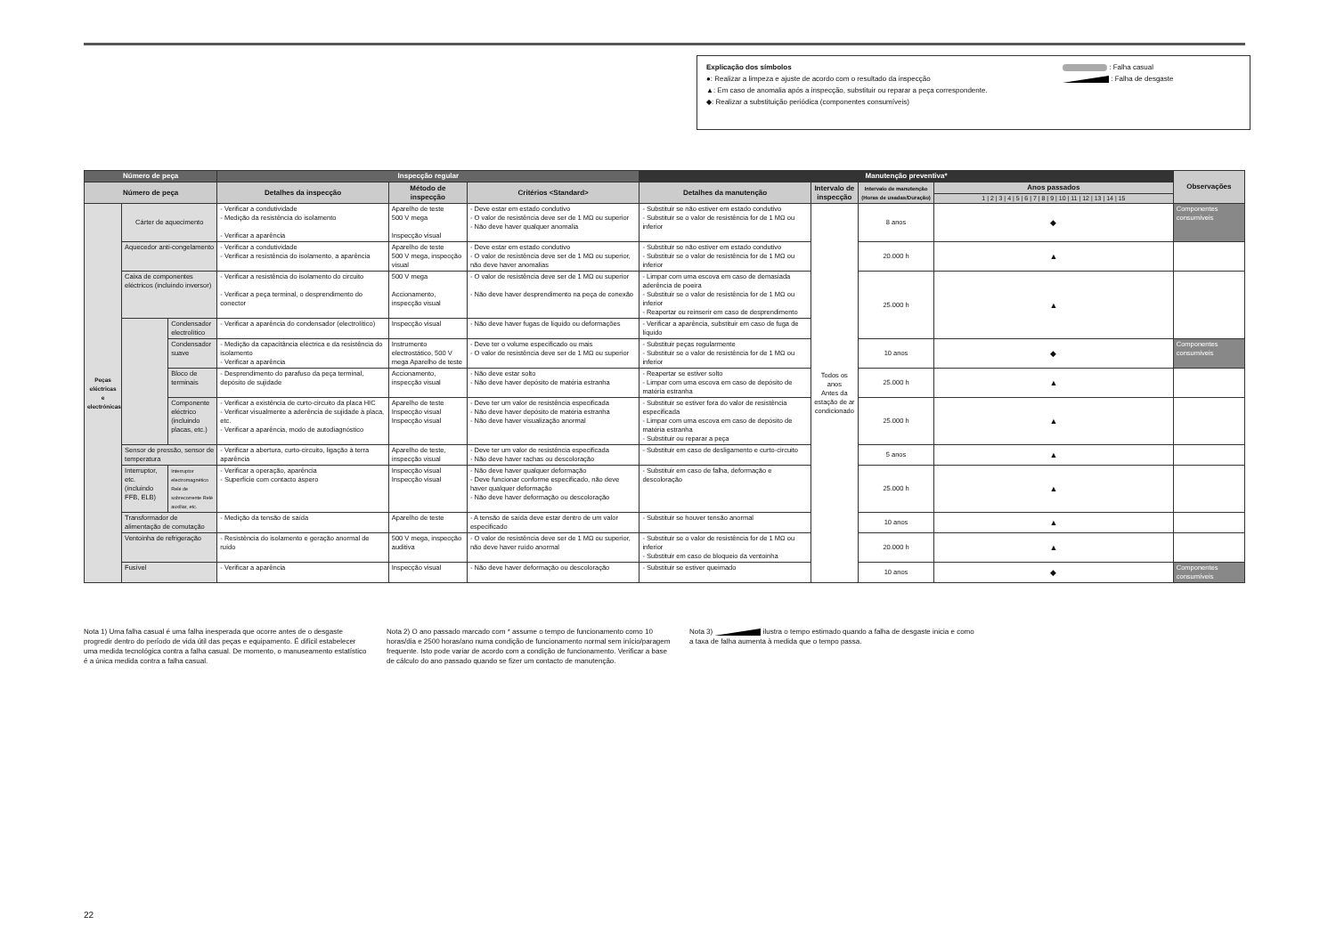: Falha casual
: Falha de desgaste
Explicação dos símbolos
●: Realizar a limpeza e ajuste de acordo com o resultado da inspecção
▲: Em caso de anomalia após a inspecção, substituir ou reparar a peça correspondente.
◆: Realizar a substituição periódica (componentes consumíveis)
| Número de peça | | | Inspecção regular | | | Manutenção preventiva* | | | | Observações |
| --- | --- | --- | --- | --- | --- | --- | --- | --- | --- | --- |
| Número de peça | | | Detalhes da inspecção | Método de inspecção | Critérios <Standard> | Detalhes da manutenção | Intervalo de inspecção | Intervalo de manutenção (Horas de usadas/Duração) | Anos passados | |
| | | | | | | | | | 1 / 2 / 3 / 4 / 5 / 6 / 7 / 8 / 9 / 10 / 11 / 12 / 13 / 14 / 15 | |
| Peças eléctricas e electrónicas | Cárter de aquecimento | | - Verificar a condutividade - Medição da resistência do isolamento - Verificar a aparência | Aparelho de teste 500 V mega Inspecção visual | - Deve estar em estado condutivo - O valor de resistência deve ser de 1 MΩ ou superior - Não deve haver qualquer anomalia | - Substituir se não estiver em estado condutivo - Substituir se o valor de resistência for de 1 MΩ ou inferior | Todos os anos Antes da estação de ar condicionado | 8 anos | ◆ | Componentes consumíveis |
| | Aquecedor anti-congelamento | | - Verificar a condutividade - Verificar a resistência do isolamento, a aparência | Aparelho de teste 500 V mega, inspecção visual | - Deve estar em estado condutivo - O valor de resistência deve ser de 1 MΩ ou superior, não deve haver anomalias | - Substituir se não estiver em estado condutivo - Substituir se o valor de resistência for de 1 MΩ ou inferior | | 20.000 h | ▲ | |
| | Caixa de componentes eléctricos (incluindo inversor) | | - Verificar a resistência do isolamento do circuito - Verificar a peça terminal, o desprendimento do conector | 500 V mega Accionamento, inspecção visual | - O valor de resistência deve ser de 1 MΩ ou superior - Não deve haver desprendimento na peça de conexão | - Limpar com uma escova em caso de demasiada aderência de poeira - Substituir se o valor de resistência for de 1 MΩ ou inferior - Reapertar ou reinserir em caso de desprendimento | | 25.000 h | ▲ | |
| | | Condensador electrolítico | - Verificar a aparência do condensador (electrolítico) | Inspecção visual | - Não deve haver fugas de líquido ou deformações | - Verificar a aparência, substituir em caso de fuga de líquido | | | | |
| | | Condensador suave | - Medição da capacitância eléctrica e da resistência do isolamento - Verificar a aparência | Instrumento electrostático, 500 V mega Aparelho de teste | - Deve ter o volume especificado ou mais - O valor de resistência deve ser de 1 MΩ ou superior | - Substituir peças regularmente - Substituir se o valor de resistência for de 1 MΩ ou inferior | | 10 anos | ◆ | Componentes consumíveis |
| | | Bloco de terminais | - Desprendimento do parafuso da peça terminal, depósito de sujidade | Accionamento, inspecção visual | - Não deve estar solto - Não deve haver depósito de matéria estranha | - Reapertar se estiver solto - Limpar com uma escova em caso de depósito de matéria estranha | | 25.000 h | ▲ | |
| | | Componente eléctrico (incluindo placas, etc.) | - Verificar a existência de curto-circuito da placa HIC - Verificar visualmente a aderência de sujidade à placa, etc. - Verificar a aparência, modo de autodiagnóstico | Aparelho de teste Inspecção visual Inspecção visual | - Deve ter um valor de resistência especificada - Não deve haver depósito de matéria estranha - Não deve haver visualização anormal | - Substituir se estiver fora do valor de resistência especificada - Limpar com uma escova em caso de depósito de matéria estranha - Substituir ou reparar a peça | | 25.000 h | ▲ | |
| | Sensor de pressão, sensor de temperatura | | - Verificar a abertura, curto-circuito, ligação à terra aparência | Aparelho de teste, inspecção visual | - Deve ter um valor de resistência especificada - Não deve haver rachas ou descoloração | - Substituir em caso de desligamento e curto-circuito | | 5 anos | ▲ | |
| | Interruptor, etc. (incluindo FFB, ELB) | Interruptor electromagnético Relé de sobrecorrente Relé auxiliar, etc. | - Verificar a operação, aparência - Superfície com contacto áspero | Inspecção visual Inspecção visual | - Não deve haver qualquer deformação - Deve funcionar conforme especificado, não deve haver qualquer deformação - Não deve haver deformação ou descoloração | - Substituir em caso de falha, deformação e descoloração | | 25.000 h | ▲ | |
| | Transformador de alimentação de comutação | | - Medição da tensão de saída | Aparelho de teste | - A tensão de saída deve estar dentro de um valor especificado | - Substituir se houver tensão anormal | | 10 anos | ▲ | |
| | Ventoinha de refrigeração | | - Resistência do isolamento e geração anormal de ruído | 500 V mega, inspecção auditiva | - O valor de resistência deve ser de 1 MΩ ou superior, não deve haver ruído anormal | - Substituir se o valor de resistência for de 1 MΩ ou inferior - Substituir em caso de bloqueio da ventoinha | | 20.000 h | ▲ | |
| | Fusível | | - Verificar a aparência | Inspecção visual | - Não deve haver deformação ou descoloração | - Substituir se estiver queimado | | 10 anos | ◆ | Componentes consumíveis |
Nota 1) Uma falha casual é uma falha inesperada que ocorre antes de o desgaste progredir dentro do período de vida útil das peças e equipamento. É difícil estabelecer uma medida tecnológica contra a falha casual. De momento, o manuseamento estatístico é a única medida contra a falha casual.
Nota 2) O ano passado marcado com * assume o tempo de funcionamento como 10 horas/dia e 2500 horas/ano numa condição de funcionamento normal sem início/paragem frequente. Isto pode variar de acordo com a condição de funcionamento. Verificar a base de cálculo do ano passado quando se fizer um contacto de manutenção.
Nota 3) ilustra o tempo estimado quando a falha de desgaste inicia e como a taxa de falha aumenta à medida que o tempo passa.
22